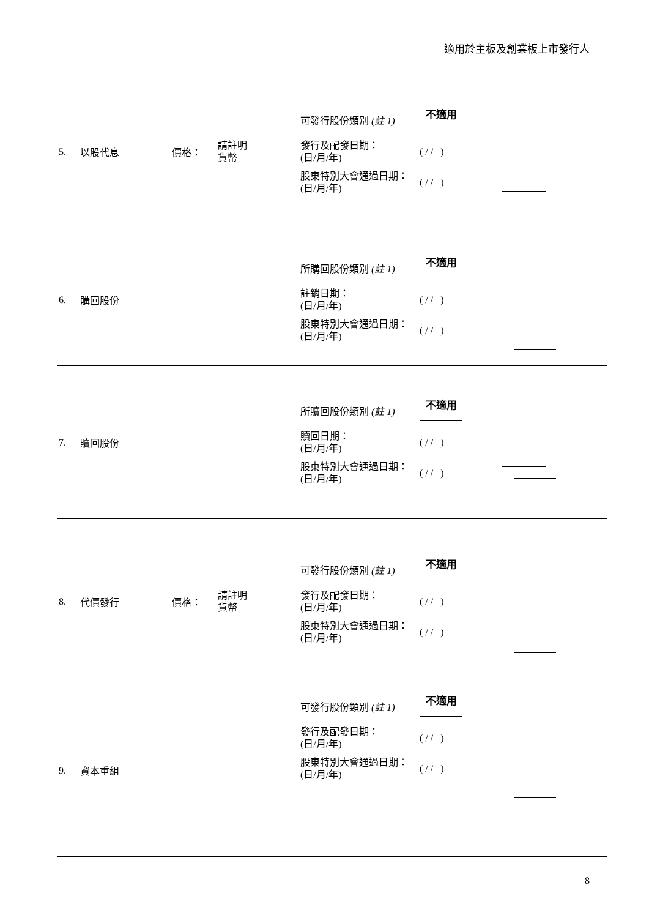適用於主板及創業板上市發行人
| 5. | 以股代息 | 價格： | 請註明 貨幣 | | 可發行股份類別 (註 1) 不適用 發行及配發日期： (日/月/年) ( / / ) 股東特別大會通過日期： (日/月/年) ( / / ) | |
| 6. | 購回股份 | | | | 所購回股份類別 (註 1) 不適用 註銷日期： (日/月/年) ( / / ) 股東特別大會通過日期： (日/月/年) ( / / ) | |
| 7. | 贖回股份 | | | | 所贖回股份類別 (註 1) 不適用 贖回日期： (日/月/年) ( / / ) 股東特別大會通過日期： (日/月/年) ( / / ) | |
| 8. | 代價發行 | 價格： | 請註明 貨幣 | | 可發行股份類別 (註 1) 不適用 發行及配發日期： (日/月/年) ( / / ) 股東特別大會通過日期： (日/月/年) ( / / ) | |
| 9. | 資本重組 | | | | 可發行股份類別 (註 1) 不適用 發行及配發日期： (日/月/年) ( / / ) 股東特別大會通過日期： (日/月/年) ( / / ) | |
8